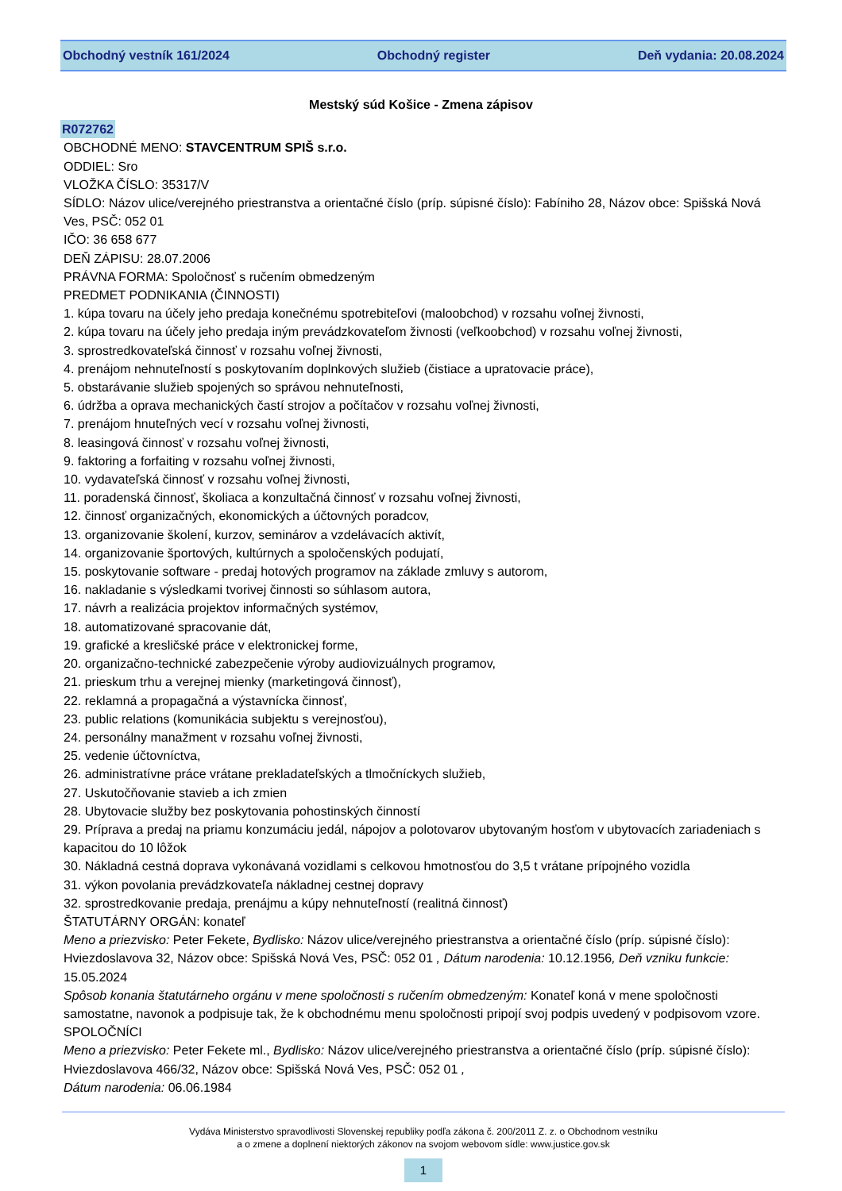Obchodný vestník 161/2024 Obchodný register Deň vydania: 20.08.2024
Mestský súd Košice - Zmena zápisov
R072762
OBCHODNÉ MENO: STAVCENTRUM SPIŠ s.r.o.
ODDIEL: Sro
VLOŽKA ČÍSLO: 35317/V
SÍDLO: Názov ulice/verejného priestranstva a orientačné číslo (príp. súpisné číslo): Fabíniho 28, Názov obce: Spišská Nová Ves, PSČ: 052 01
IČO: 36 658 677
DEŇ ZÁPISU: 28.07.2006
PRÁVNA FORMA: Spoločnosť s ručením obmedzeným
PREDMET PODNIKANIA (ČINNOSTI)
1. kúpa tovaru na účely jeho predaja konečnému spotrebiteľovi (maloobchod) v rozsahu voľnej živnosti,
2. kúpa tovaru na účely jeho predaja iným prevádzkovateľom živnosti (veľkoobchod) v rozsahu voľnej živnosti,
3. sprostredkovateľská činnosť v rozsahu voľnej živnosti,
4. prenájom nehnuteľností s poskytovaním doplnkových služieb (čistiace a upratovacie práce),
5. obstarávanie služieb spojených so správou nehnuteľnosti,
6. údržba a oprava mechanických častí strojov a počítačov v rozsahu voľnej živnosti,
7. prenájom hnuteľných vecí v rozsahu voľnej živnosti,
8. leasingová činnosť v rozsahu voľnej živnosti,
9. faktoring a forfaiting v rozsahu voľnej živnosti,
10. vydavateľská činnosť v rozsahu voľnej živnosti,
11. poradenská činnosť, školiaca a konzultačná činnosť v rozsahu voľnej živnosti,
12. činnosť organizačných, ekonomických a účtovných poradcov,
13. organizovanie školení, kurzov, seminárov a vzdelávacích aktivít,
14. organizovanie športových, kultúrnych a spoločenských podujatí,
15. poskytovanie software - predaj hotových programov na základe zmluvy s autorom,
16. nakladanie s výsledkami tvorivej činnosti so súhlasom autora,
17. návrh a realizácia projektov informačných systémov,
18. automatizované spracovanie dát,
19. grafické a kresličské práce v elektronickej forme,
20. organizačno-technické zabezpečenie výroby audiovizuálnych programov,
21. prieskum trhu a verejnej mienky (marketingová činnosť),
22. reklamná a propagačná a výstavnícka činnosť,
23. public relations (komunikácia subjektu s verejnosťou),
24. personálny manažment v rozsahu voľnej živnosti,
25. vedenie účtovníctva,
26. administratívne práce vrátane prekladateľských a tlmočníckych služieb,
27. Uskutočňovanie stavieb a ich zmien
28. Ubytovacie služby bez poskytovania pohostinských činností
29. Príprava a predaj na priamu konzumáciu jedál, nápojov a polotovarov ubytovaným hosťom v ubytovacích zariadeniach s kapacitou do 10 lôžok
30. Nákladná cestná doprava vykonávaná vozidlami s celkovou hmotnosťou do 3,5 t vrátane prípojného vozidla
31. výkon povolania prevádzkovateľa nákladnej cestnej dopravy
32. sprostredkovanie predaja, prenájmu a kúpy nehnuteľností (realitná činnosť)
ŠTATUTÁRNY ORGÁN: konateľ
Meno a priezvisko: Peter Fekete, Bydlisko: Názov ulice/verejného priestranstva a orientačné číslo (príp. súpisné číslo): Hviezdoslavova 32, Názov obce: Spišská Nová Ves, PSČ: 052 01 , Dátum narodenia: 10.12.1956, Deň vzniku funkcie: 15.05.2024
Spôsob konania štatutárneho orgánu v mene spoločnosti s ručením obmedzeným: Konateľ koná v mene spoločnosti samostatne, navonok a podpisuje tak, že k obchodnému menu spoločnosti pripojí svoj podpis uvedený v podpisovom vzore.
SPOLOČNÍCI
Meno a priezvisko: Peter Fekete ml., Bydlisko: Názov ulice/verejného priestranstva a orientačné číslo (príp. súpisné číslo): Hviezdoslavova 466/32, Názov obce: Spišská Nová Ves, PSČ: 052 01 ,
Dátum narodenia: 06.06.1984
Vydáva Ministerstvo spravodlivosti Slovenskej republiky podľa zákona č. 200/2011 Z. z. o Obchodnom vestníku
a o zmene a doplnení niektorých zákonov na svojom webovom sídle: www.justice.gov.sk
1